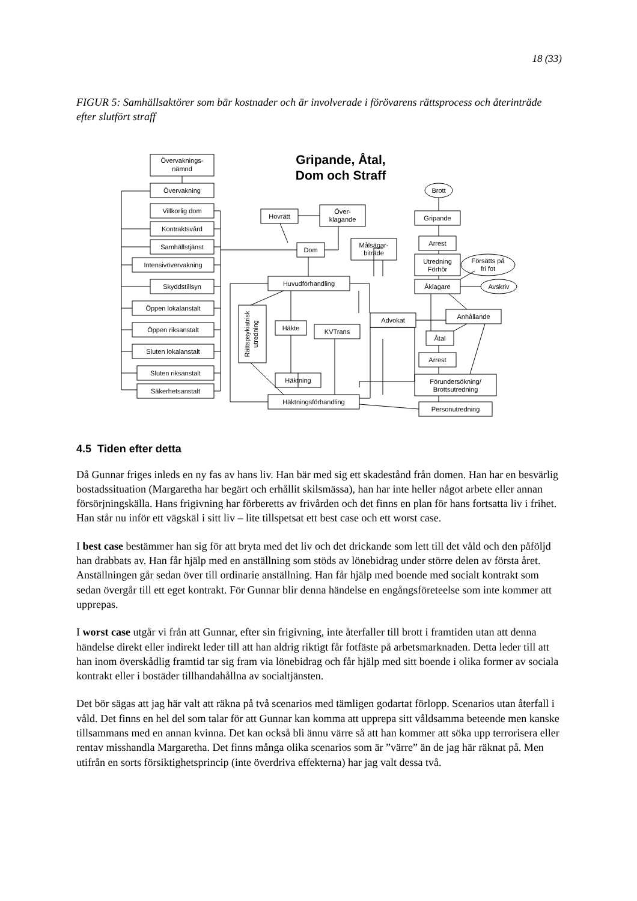18 (33)
FIGUR 5: Samhällsaktörer som bär kostnader och är involverade i förövarens rättsprocess och återinträde efter slutfört straff
Övervaknings-
nämnd
Övervakning
Villkorlig dom
Kontraktsvård
Samhällstjänst
Intensivövervakning
Skyddstillsyn
Öppen lokalanstalt
Öppen riksanstalt
Sluten lokalanstalt
Sluten riksanstalt
Säkerhetsanstalt
Gripande, Åtal,
Dom och Straff
Hovrätt
Över-
klagande
Dom
Målsägar-
biträde
Huvudförhandling
Rättspsykiatrisk
utredning
Häkte
KVTrans
Advokat
Häktning
Häktningsförhandling
Brott
Gripande
Arrest
Utredning
Förhör
Försätts på
fri fot
Åklagare
Avskriv
Anhållande
Åtal
Arrest
Förundersökning/
Brottsutredning
Personutredning
4.5 Tiden efter detta
Då Gunnar friges inleds en ny fas av hans liv. Han bär med sig ett skadestånd från domen. Han har en besvärlig bostadssituation (Margaretha har begärt och erhållit skilsmässa), han har inte heller något arbete eller annan försörjningskälla. Hans frigivning har förberetts av frivården och det finns en plan för hans fortsatta liv i frihet. Han står nu inför ett vägskäl i sitt liv – lite tillspetsat ett best case och ett worst case.
I best case bestämmer han sig för att bryta med det liv och det drickande som lett till det våld och den påföljd han drabbats av. Han får hjälp med en anställning som stöds av lönebidrag under större delen av första året. Anställningen går sedan över till ordinarie anställning. Han får hjälp med boende med socialt kontrakt som sedan övergår till ett eget kontrakt. För Gunnar blir denna händelse en engångsföreteelse som inte kommer att upprepas.
I worst case utgår vi från att Gunnar, efter sin frigivning, inte återfaller till brott i framtiden utan att denna händelse direkt eller indirekt leder till att han aldrig riktigt får fotfäste på arbetsmarknaden. Detta leder till att han inom överskådlig framtid tar sig fram via lönebidrag och får hjälp med sitt boende i olika former av sociala kontrakt eller i bostäder tillhandahållna av socialtjänsten.
Det bör sägas att jag här valt att räkna på två scenarios med tämligen godartat förlopp. Scenarios utan återfall i våld. Det finns en hel del som talar för att Gunnar kan komma att upprepa sitt våldsamma beteende men kanske tillsammans med en annan kvinna. Det kan också bli ännu värre så att han kommer att söka upp terrorisera eller rentav misshandla Margaretha. Det finns många olika scenarios som är ”värre” än de jag här räknat på. Men utifrån en sorts försiktighetsprincip (inte överdriva effekterna) har jag valt dessa två.